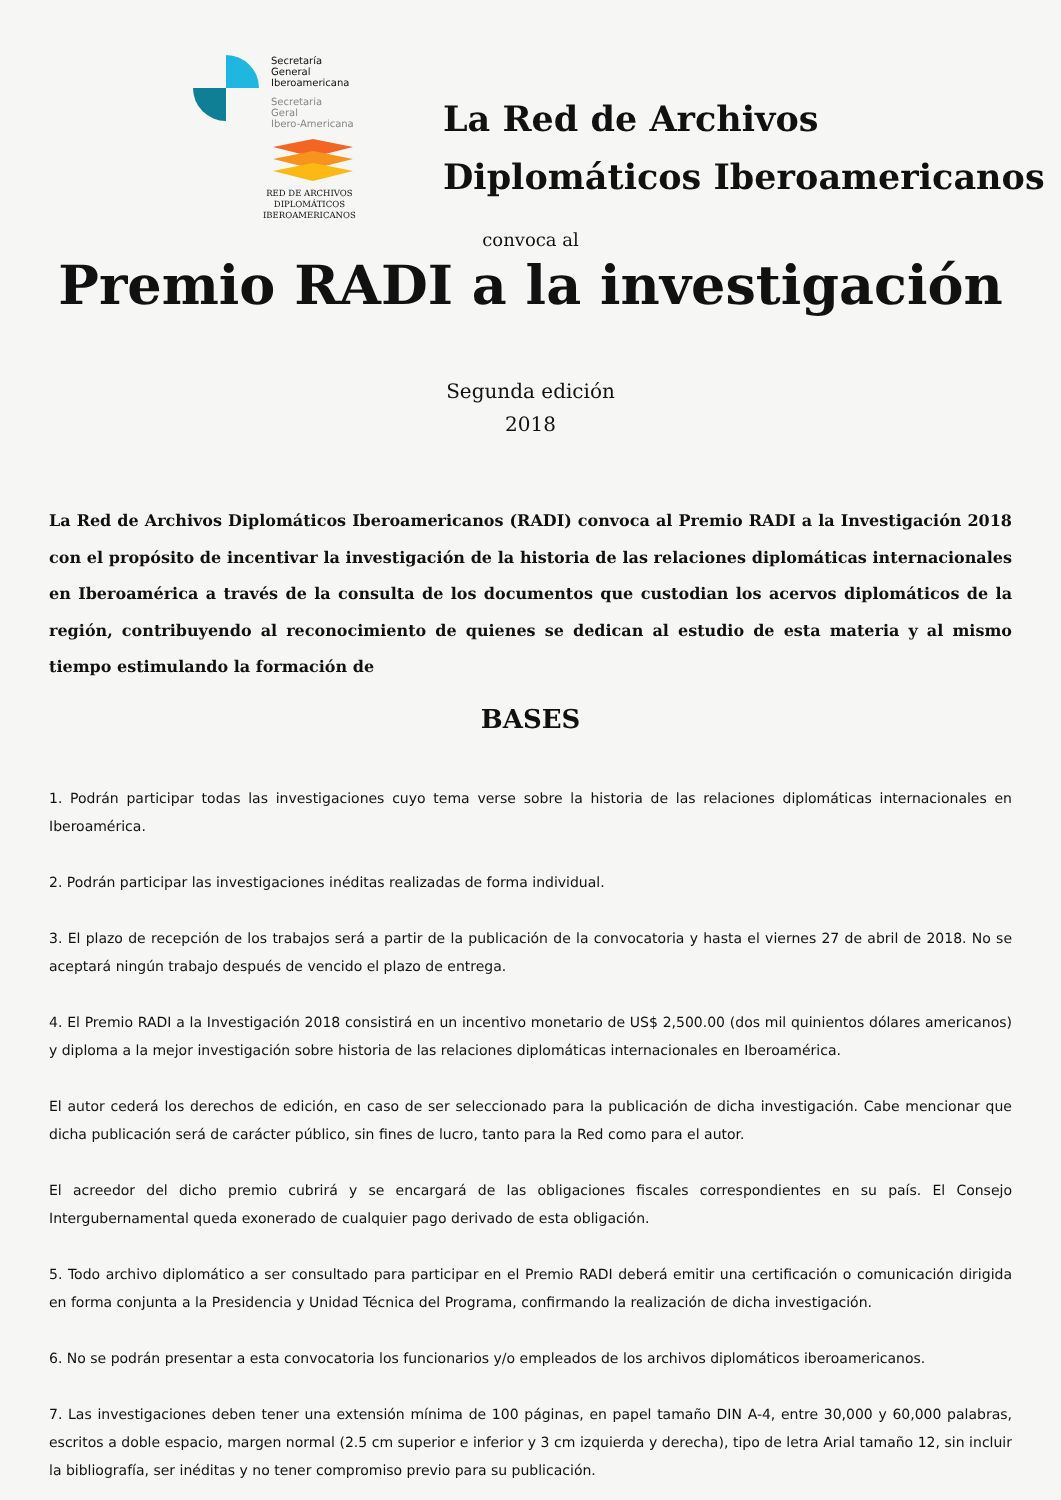Secretaría
General
Iberoamericana
Secretaria
Geral
Ibero-Americana
RED DE ARCHIVOS
DIPLOMÁTICOS
IBEROAMERICANOS
La Red de Archivos
Diplomáticos Iberoamericanos
convoca al
Premio RADI a la investigación
Segunda edición
2018
La Red de Archivos Diplomáticos Iberoamericanos (RADI) convoca al Premio RADI a la Investigación 2018 con el propósito de incentivar la investigación de la historia de las relaciones diplomáticas internacionales en Iberoamérica a través de la consulta de los documentos que custodian los acervos diplomáticos de la región, contribuyendo al reconocimiento de quienes se dedican al estudio de esta materia y al mismo tiempo estimulando la formación de
BASES
1. Podrán participar todas las investigaciones cuyo tema verse sobre la historia de las relaciones diplomáticas internacionales en Iberoamérica.
2. Podrán participar las investigaciones inéditas realizadas de forma individual.
3. El plazo de recepción de los trabajos será a partir de la publicación de la convocatoria y hasta el viernes 27 de abril de 2018. No se aceptará ningún trabajo después de vencido el plazo de entrega.
4. El Premio RADI a la Investigación 2018 consistirá en un incentivo monetario de US$ 2,500.00 (dos mil quinientos dólares americanos) y diploma a la mejor investigación sobre historia de las relaciones diplomáticas internacionales en Iberoamérica.
El autor cederá los derechos de edición, en caso de ser seleccionado para la publicación de dicha investigación. Cabe mencionar que dicha publicación será de carácter público, sin fines de lucro, tanto para la Red como para el autor.
El acreedor del dicho premio cubrirá y se encargará de las obligaciones fiscales correspondientes en su país. El Consejo Intergubernamental queda exonerado de cualquier pago derivado de esta obligación.
5. Todo archivo diplomático a ser consultado para participar en el Premio RADI deberá emitir una certificación o comunicación dirigida en forma conjunta a la Presidencia y Unidad Técnica del Programa, confirmando la realización de dicha investigación.
6. No se podrán presentar a esta convocatoria los funcionarios y/o empleados de los archivos diplomáticos iberoamericanos.
7. Las investigaciones deben tener una extensión mínima de 100 páginas, en papel tamaño DIN A-4, entre 30,000 y 60,000 palabras, escritos a doble espacio, margen normal (2.5 cm superior e inferior y 3 cm izquierda y derecha), tipo de letra Arial tamaño 12, sin incluir la bibliografía, ser inéditas y no tener compromiso previo para su publicación.